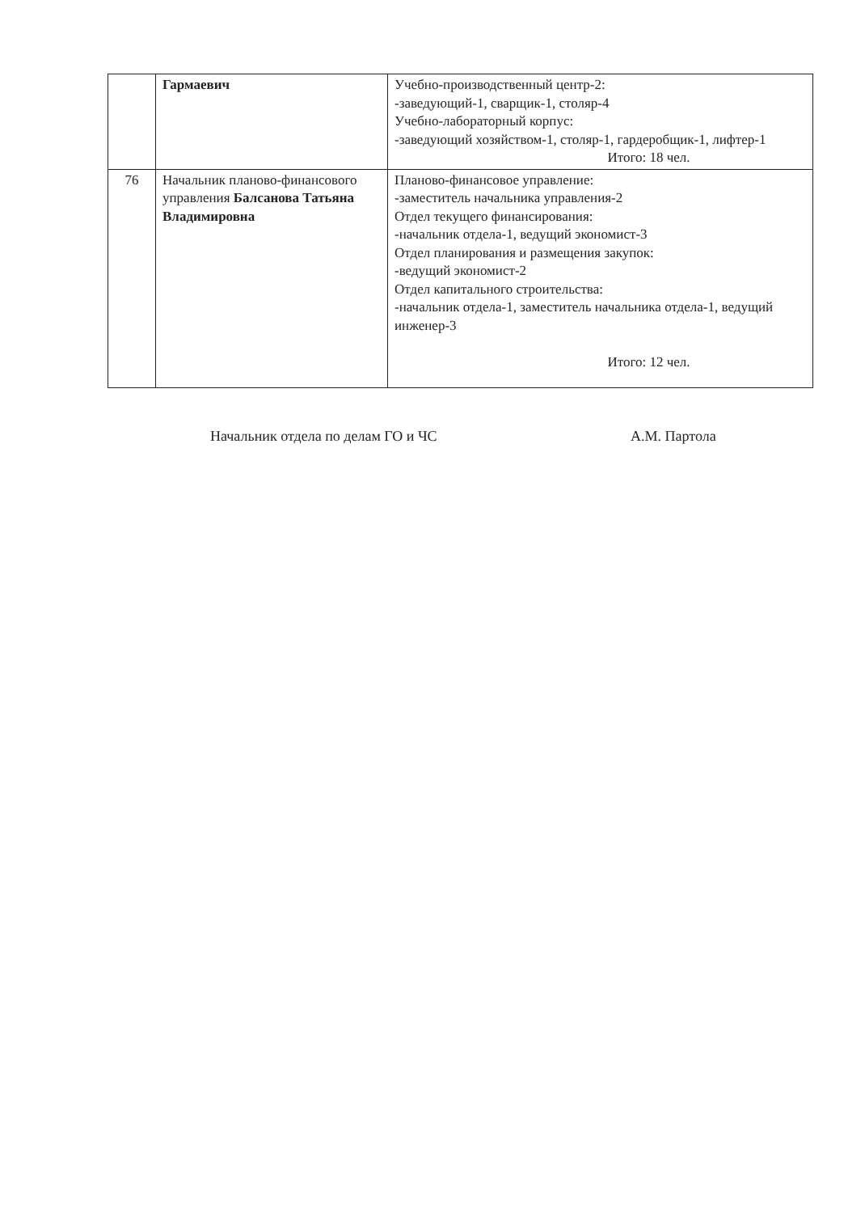| | Гармаевич | Учебно-производственный центр-2: -заведующий-1, сварщик-1, столяр-4 Учебно-лабораторный корпус: -заведующий хозяйством-1, столяр-1, гардеробщик-1, лифтер-1 Итого: 18 чел. |
| 76 | Начальник планово-финансового управления Балсанова Татьяна Владимировна | Планово-финансовое управление: -заместитель начальника управления-2 Отдел текущего финансирования: -начальник отдела-1, ведущий экономист-3 Отдел планирования и размещения закупок: -ведущий экономист-2 Отдел капитального строительства: -начальник отдела-1, заместитель начальника отдела-1, ведущий инженер-3 Итого: 12 чел. |
Начальник отдела по делам ГО и ЧС А.М. Партола